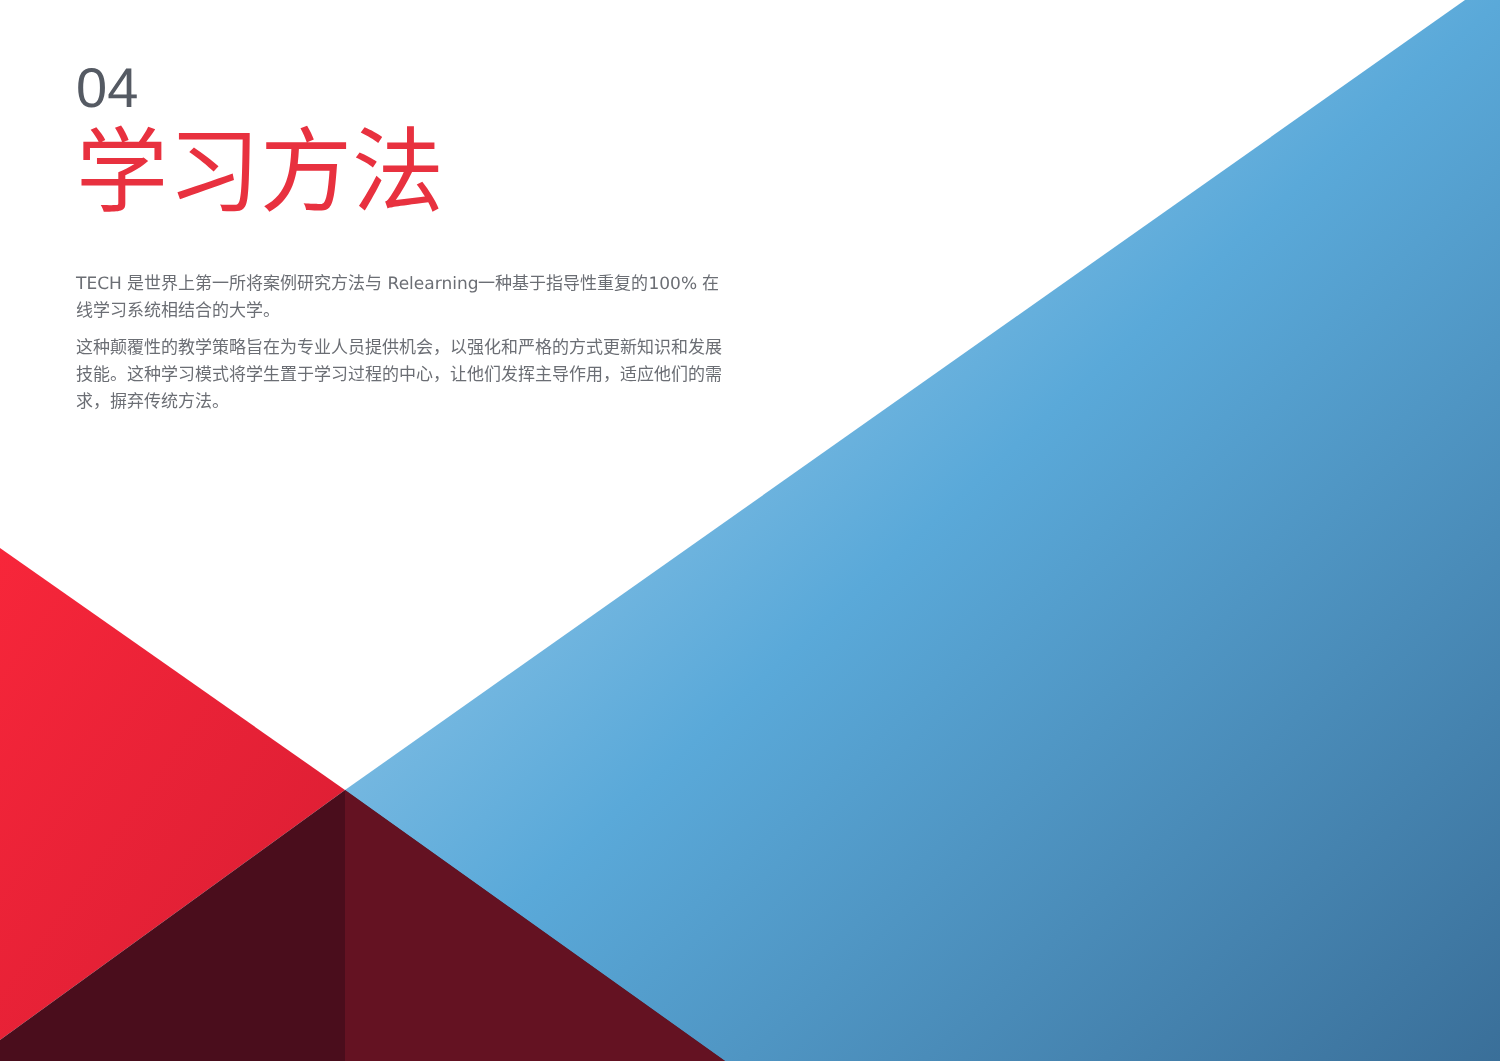04
学习方法
TECH 是世界上第一所将案例研究方法与 Relearning一种基于指导性重复的100% 在线学习系统相结合的大学。
这种颠覆性的教学策略旨在为专业人员提供机会，以强化和严格的方式更新知识和发展技能。这种学习模式将学生置于学习过程的中心，让他们发挥主导作用，适应他们的需求，摒弃传统方法。